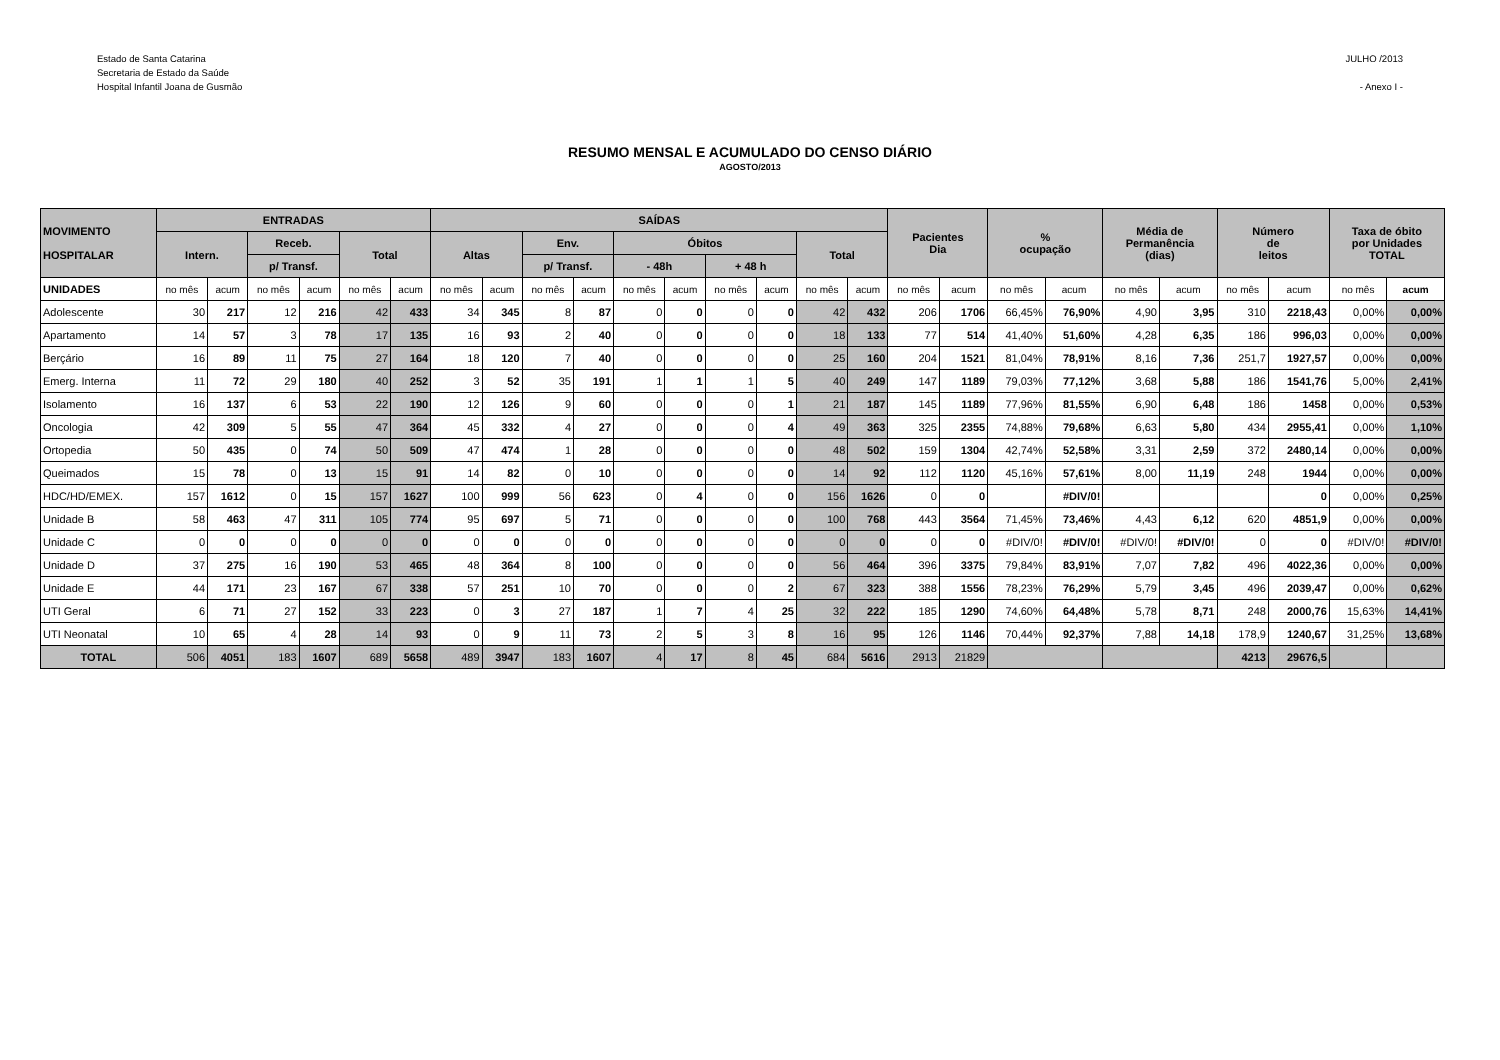Estado de Santa Catarina
Secretaria de Estado da Saúde
Hospital Infantil Joana de Gusmão
JULHO /2013
- Anexo I -
RESUMO MENSAL E ACUMULADO DO CENSO DIÁRIO
AGOSTO/2013
| MOVIMENTO HOSPITALAR | ENTRADAS | | | | | | SAÍDAS | | | | | | | | | | Pacientes Dia | | % ocupação | | Média de Permanência (dias) | | Número de leitos | | Taxa de óbito por Unidades TOTAL | |
| --- | --- | --- | --- | --- | --- | --- | --- | --- | --- | --- | --- | --- | --- | --- | --- | --- | --- | --- | --- | --- | --- | --- | --- | --- | --- | --- |
| | Intern. | | Receb. | | Total | | Altas | | Env. | | Óbitos | | | | Total | | | | | | | | | | | |
| | | | p/ Transf. | | | | | | p/ Transf. | | - 48h | | + 48 h | | | | | | | | | | | | | |
| UNIDADES | no mês | acum | no mês | acum | no mês | acum | no mês | acum | no mês | acum | no mês | acum | no mês | acum | no mês | acum | no mês | acum | no mês | acum | no mês | acum | no mês | acum | no mês | acum |
| Adolescente | 30 | 217 | 12 | 216 | 42 | 433 | 34 | 345 | 8 | 87 | 0 | 0 | 0 | 0 | 42 | 432 | 206 | 1706 | 66,45% | 76,90% | 4,90 | 3,95 | 310 | 2218,43 | 0,00% | 0,00% |
| Apartamento | 14 | 57 | 3 | 78 | 17 | 135 | 16 | 93 | 2 | 40 | 0 | 0 | 0 | 0 | 18 | 133 | 77 | 514 | 41,40% | 51,60% | 4,28 | 6,35 | 186 | 996,03 | 0,00% | 0,00% |
| Berçário | 16 | 89 | 11 | 75 | 27 | 164 | 18 | 120 | 7 | 40 | 0 | 0 | 0 | 0 | 25 | 160 | 204 | 1521 | 81,04% | 78,91% | 8,16 | 7,36 | 251,7 | 1927,57 | 0,00% | 0,00% |
| Emerg. Interna | 11 | 72 | 29 | 180 | 40 | 252 | 3 | 52 | 35 | 191 | 1 | 1 | 1 | 5 | 40 | 249 | 147 | 1189 | 79,03% | 77,12% | 3,68 | 5,88 | 186 | 1541,76 | 5,00% | 2,41% |
| Isolamento | 16 | 137 | 6 | 53 | 22 | 190 | 12 | 126 | 9 | 60 | 0 | 0 | 0 | 1 | 21 | 187 | 145 | 1189 | 77,96% | 81,55% | 6,90 | 6,48 | 186 | 1458 | 0,00% | 0,53% |
| Oncologia | 42 | 309 | 5 | 55 | 47 | 364 | 45 | 332 | 4 | 27 | 0 | 0 | 0 | 4 | 49 | 363 | 325 | 2355 | 74,88% | 79,68% | 6,63 | 5,80 | 434 | 2955,41 | 0,00% | 1,10% |
| Ortopedia | 50 | 435 | 0 | 74 | 50 | 509 | 47 | 474 | 1 | 28 | 0 | 0 | 0 | 0 | 48 | 502 | 159 | 1304 | 42,74% | 52,58% | 3,31 | 2,59 | 372 | 2480,14 | 0,00% | 0,00% |
| Queimados | 15 | 78 | 0 | 13 | 15 | 91 | 14 | 82 | 0 | 10 | 0 | 0 | 0 | 0 | 14 | 92 | 112 | 1120 | 45,16% | 57,61% | 8,00 | 11,19 | 248 | 1944 | 0,00% | 0,00% |
| HDC/HD/EMEX. | 157 | 1612 | 0 | 15 | 157 | 1627 | 100 | 999 | 56 | 623 | 0 | 4 | 0 | 0 | 156 | 1626 | 0 | 0 | | #DIV/0! | | | | 0 | 0,00% | 0,25% |
| Unidade B | 58 | 463 | 47 | 311 | 105 | 774 | 95 | 697 | 5 | 71 | 0 | 0 | 0 | 0 | 100 | 768 | 443 | 3564 | 71,45% | 73,46% | 4,43 | 6,12 | 620 | 4851,9 | 0,00% | 0,00% |
| Unidade C | 0 | 0 | 0 | 0 | 0 | 0 | 0 | 0 | 0 | 0 | 0 | 0 | 0 | 0 | 0 | 0 | 0 | 0 | #DIV/0! | #DIV/0! | #DIV/0! | #DIV/0! | 0 | 0 | #DIV/0! | #DIV/0! |
| Unidade D | 37 | 275 | 16 | 190 | 53 | 465 | 48 | 364 | 8 | 100 | 0 | 0 | 0 | 0 | 56 | 464 | 396 | 3375 | 79,84% | 83,91% | 7,07 | 7,82 | 496 | 4022,36 | 0,00% | 0,00% |
| Unidade E | 44 | 171 | 23 | 167 | 67 | 338 | 57 | 251 | 10 | 70 | 0 | 0 | 0 | 2 | 67 | 323 | 388 | 1556 | 78,23% | 76,29% | 5,79 | 3,45 | 496 | 2039,47 | 0,00% | 0,62% |
| UTI Geral | 6 | 71 | 27 | 152 | 33 | 223 | 0 | 3 | 27 | 187 | 1 | 7 | 4 | 25 | 32 | 222 | 185 | 1290 | 74,60% | 64,48% | 5,78 | 8,71 | 248 | 2000,76 | 15,63% | 14,41% |
| UTI Neonatal | 10 | 65 | 4 | 28 | 14 | 93 | 0 | 9 | 11 | 73 | 2 | 5 | 3 | 8 | 16 | 95 | 126 | 1146 | 70,44% | 92,37% | 7,88 | 14,18 | 178,9 | 1240,67 | 31,25% | 13,68% |
| TOTAL | 506 | 4051 | 183 | 1607 | 689 | 5658 | 489 | 3947 | 183 | 1607 | 4 | 17 | 8 | 45 | 684 | 5616 | 2913 | 21829 | | | | | 4213 | 29676,5 | | |